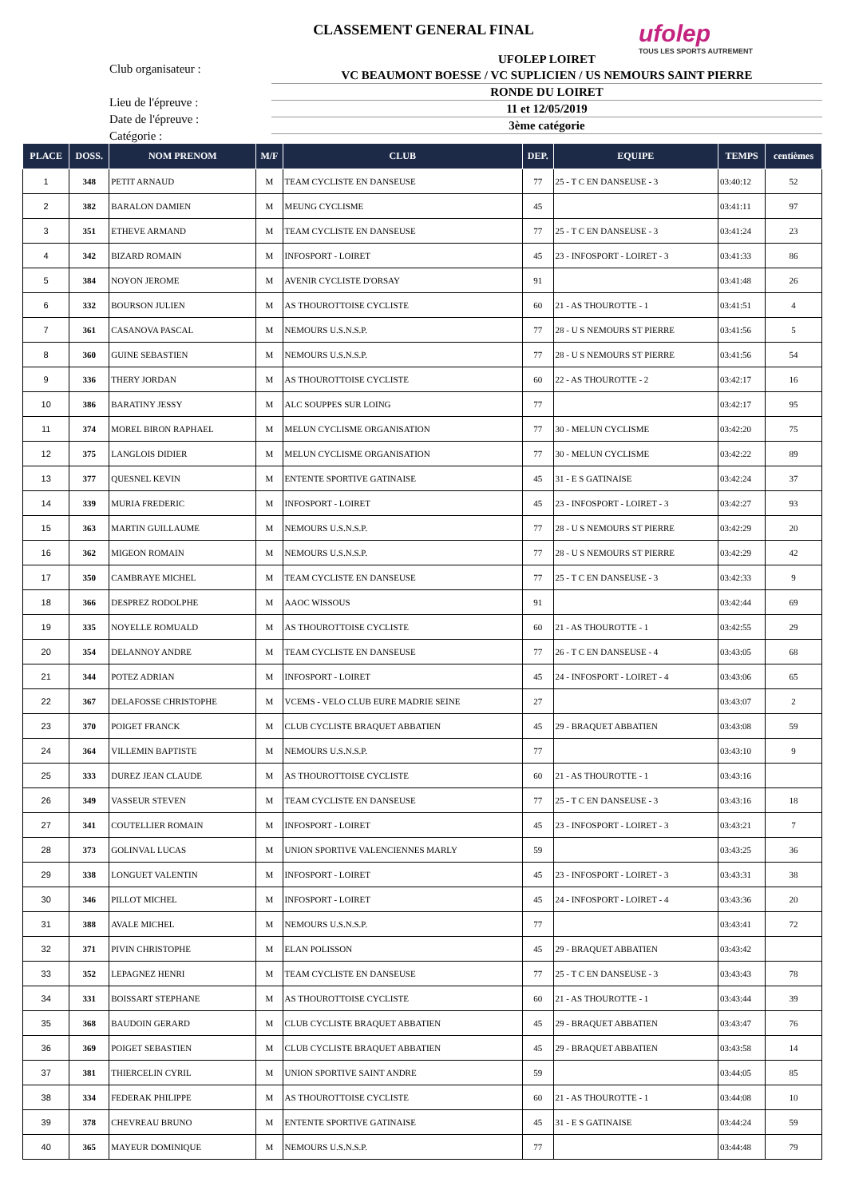CLASSEMENT GENERAL FINAL
ufolep
TOUS LES SPORTS AUTREMENT
Club organisateur :
Lieu de l'épreuve :
Date de l'épreuve :
Catégorie :
UFOLEP LOIRET
VC BEAUMONT BOESSE / VC SUPLICIEN / US NEMOURS SAINT PIERRE
RONDE DU LOIRET
11 et 12/05/2019
3ème catégorie
| PLACE | DOSS. | NOM PRENOM | M/F | CLUB | DEP. | EQUIPE | TEMPS | centièmes |
| --- | --- | --- | --- | --- | --- | --- | --- | --- |
| 1 | 348 | PETIT ARNAUD | M | TEAM CYCLISTE EN DANSEUSE | 77 | 25 - T C EN DANSEUSE - 3 | 03:40:12 | 52 |
| 2 | 382 | BARALON DAMIEN | M | MEUNG CYCLISME | 45 | | 03:41:11 | 97 |
| 3 | 351 | ETHEVE ARMAND | M | TEAM CYCLISTE EN DANSEUSE | 77 | 25 - T C EN DANSEUSE - 3 | 03:41:24 | 23 |
| 4 | 342 | BIZARD ROMAIN | M | INFOSPORT - LOIRET | 45 | 23 - INFOSPORT - LOIRET - 3 | 03:41:33 | 86 |
| 5 | 384 | NOYON JEROME | M | AVENIR CYCLISTE D'ORSAY | 91 | | 03:41:48 | 26 |
| 6 | 332 | BOURSON JULIEN | M | AS THOUROTTOISE CYCLISTE | 60 | 21 - AS THOUROTTE - 1 | 03:41:51 | 4 |
| 7 | 361 | CASANOVA PASCAL | M | NEMOURS U.S.N.S.P. | 77 | 28 - U S NEMOURS ST PIERRE | 03:41:56 | 5 |
| 8 | 360 | GUINE SEBASTIEN | M | NEMOURS U.S.N.S.P. | 77 | 28 - U S NEMOURS ST PIERRE | 03:41:56 | 54 |
| 9 | 336 | THERY JORDAN | M | AS THOUROTTOISE CYCLISTE | 60 | 22 - AS THOUROTTE - 2 | 03:42:17 | 16 |
| 10 | 386 | BARATINY JESSY | M | ALC SOUPPES SUR LOING | 77 | | 03:42:17 | 95 |
| 11 | 374 | MOREL BIRON RAPHAEL | M | MELUN CYCLISME ORGANISATION | 77 | 30 - MELUN CYCLISME | 03:42:20 | 75 |
| 12 | 375 | LANGLOIS DIDIER | M | MELUN CYCLISME ORGANISATION | 77 | 30 - MELUN CYCLISME | 03:42:22 | 89 |
| 13 | 377 | QUESNEL KEVIN | M | ENTENTE SPORTIVE GATINAISE | 45 | 31 - E S GATINAISE | 03:42:24 | 37 |
| 14 | 339 | MURIA FREDERIC | M | INFOSPORT - LOIRET | 45 | 23 - INFOSPORT - LOIRET - 3 | 03:42:27 | 93 |
| 15 | 363 | MARTIN GUILLAUME | M | NEMOURS U.S.N.S.P. | 77 | 28 - U S NEMOURS ST PIERRE | 03:42:29 | 20 |
| 16 | 362 | MIGEON ROMAIN | M | NEMOURS U.S.N.S.P. | 77 | 28 - U S NEMOURS ST PIERRE | 03:42:29 | 42 |
| 17 | 350 | CAMBRAYE MICHEL | M | TEAM CYCLISTE EN DANSEUSE | 77 | 25 - T C EN DANSEUSE - 3 | 03:42:33 | 9 |
| 18 | 366 | DESPREZ RODOLPHE | M | AAOC WISSOUS | 91 | | 03:42:44 | 69 |
| 19 | 335 | NOYELLE ROMUALD | M | AS THOUROTTOISE CYCLISTE | 60 | 21 - AS THOUROTTE - 1 | 03:42:55 | 29 |
| 20 | 354 | DELANNOY ANDRE | M | TEAM CYCLISTE EN DANSEUSE | 77 | 26 - T C EN DANSEUSE - 4 | 03:43:05 | 68 |
| 21 | 344 | POTEZ ADRIAN | M | INFOSPORT - LOIRET | 45 | 24 - INFOSPORT - LOIRET - 4 | 03:43:06 | 65 |
| 22 | 367 | DELAFOSSE CHRISTOPHE | M | VCEMS - VELO CLUB EURE MADRIE SEINE | 27 | | 03:43:07 | 2 |
| 23 | 370 | POIGET FRANCK | M | CLUB CYCLISTE BRAQUET ABBATIEN | 45 | 29 - BRAQUET ABBATIEN | 03:43:08 | 59 |
| 24 | 364 | VILLEMIN BAPTISTE | M | NEMOURS U.S.N.S.P. | 77 | | 03:43:10 | 9 |
| 25 | 333 | DUREZ JEAN CLAUDE | M | AS THOUROTTOISE CYCLISTE | 60 | 21 - AS THOUROTTE - 1 | 03:43:16 | |
| 26 | 349 | VASSEUR STEVEN | M | TEAM CYCLISTE EN DANSEUSE | 77 | 25 - T C EN DANSEUSE - 3 | 03:43:16 | 18 |
| 27 | 341 | COUTELLIER ROMAIN | M | INFOSPORT - LOIRET | 45 | 23 - INFOSPORT - LOIRET - 3 | 03:43:21 | 7 |
| 28 | 373 | GOLINVAL LUCAS | M | UNION SPORTIVE VALENCIENNES MARLY | 59 | | 03:43:25 | 36 |
| 29 | 338 | LONGUET VALENTIN | M | INFOSPORT - LOIRET | 45 | 23 - INFOSPORT - LOIRET - 3 | 03:43:31 | 38 |
| 30 | 346 | PILLOT MICHEL | M | INFOSPORT - LOIRET | 45 | 24 - INFOSPORT - LOIRET - 4 | 03:43:36 | 20 |
| 31 | 388 | AVALE MICHEL | M | NEMOURS U.S.N.S.P. | 77 | | 03:43:41 | 72 |
| 32 | 371 | PIVIN CHRISTOPHE | M | ELAN POLISSON | 45 | 29 - BRAQUET ABBATIEN | 03:43:42 | |
| 33 | 352 | LEPAGNEZ HENRI | M | TEAM CYCLISTE EN DANSEUSE | 77 | 25 - T C EN DANSEUSE - 3 | 03:43:43 | 78 |
| 34 | 331 | BOISSART STEPHANE | M | AS THOUROTTOISE CYCLISTE | 60 | 21 - AS THOUROTTE - 1 | 03:43:44 | 39 |
| 35 | 368 | BAUDOIN GERARD | M | CLUB CYCLISTE BRAQUET ABBATIEN | 45 | 29 - BRAQUET ABBATIEN | 03:43:47 | 76 |
| 36 | 369 | POIGET SEBASTIEN | M | CLUB CYCLISTE BRAQUET ABBATIEN | 45 | 29 - BRAQUET ABBATIEN | 03:43:58 | 14 |
| 37 | 381 | THIERCELIN CYRIL | M | UNION SPORTIVE SAINT ANDRE | 59 | | 03:44:05 | 85 |
| 38 | 334 | FEDERAK PHILIPPE | M | AS THOUROTTOISE CYCLISTE | 60 | 21 - AS THOUROTTE - 1 | 03:44:08 | 10 |
| 39 | 378 | CHEVREAU BRUNO | M | ENTENTE SPORTIVE GATINAISE | 45 | 31 - E S GATINAISE | 03:44:24 | 59 |
| 40 | 365 | MAYEUR DOMINIQUE | M | NEMOURS U.S.N.S.P. | 77 | | 03:44:48 | 79 |